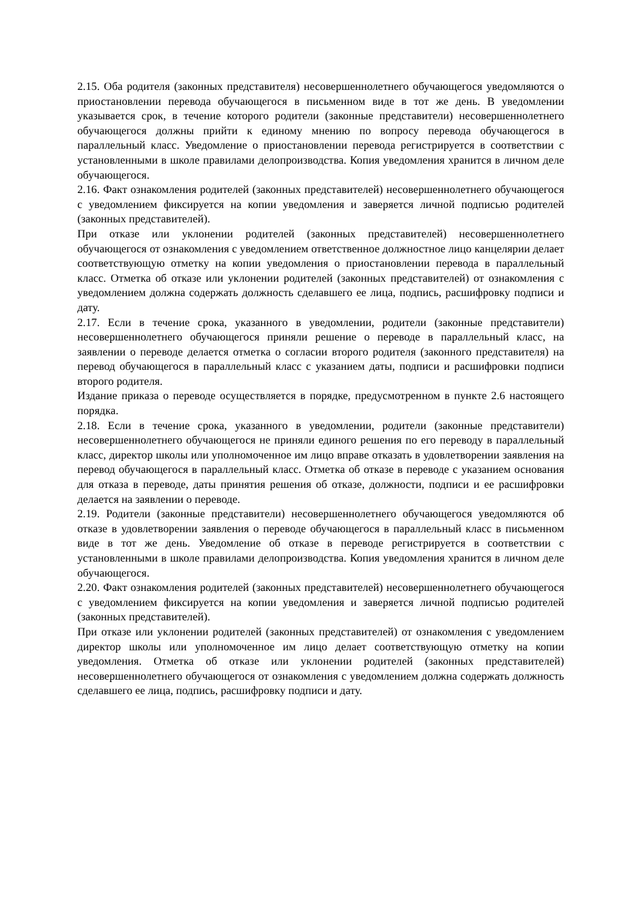2.15. Оба родителя (законных представителя) несовершеннолетнего обучающегося уведомляются о приостановлении перевода обучающегося в письменном виде в тот же день. В уведомлении указывается срок, в течение которого родители (законные представители) несовершеннолетнего обучающегося должны прийти к единому мнению по вопросу перевода обучающегося в параллельный класс. Уведомление о приостановлении перевода регистрируется в соответствии с установленными в школе правилами делопроизводства. Копия уведомления хранится в личном деле обучающегося.
2.16. Факт ознакомления родителей (законных представителей) несовершеннолетнего обучающегося с уведомлением фиксируется на копии уведомления и заверяется личной подписью родителей (законных представителей).
При отказе или уклонении родителей (законных представителей) несовершеннолетнего обучающегося от ознакомления с уведомлением ответственное должностное лицо канцелярии делает соответствующую отметку на копии уведомления о приостановлении перевода в параллельный класс. Отметка об отказе или уклонении родителей (законных представителей) от ознакомления с уведомлением должна содержать должность сделавшего ее лица, подпись, расшифровку подписи и дату.
2.17. Если в течение срока, указанного в уведомлении, родители (законные представители) несовершеннолетнего обучающегося приняли решение о переводе в параллельный класс, на заявлении о переводе делается отметка о согласии второго родителя (законного представителя) на перевод обучающегося в параллельный класс с указанием даты, подписи и расшифровки подписи второго родителя.
Издание приказа о переводе осуществляется в порядке, предусмотренном в пункте 2.6 настоящего порядка.
2.18. Если в течение срока, указанного в уведомлении, родители (законные представители) несовершеннолетнего обучающегося не приняли единого решения по его переводу в параллельный класс, директор школы или уполномоченное им лицо вправе отказать в удовлетворении заявления на перевод обучающегося в параллельный класс. Отметка об отказе в переводе с указанием основания для отказа в переводе, даты принятия решения об отказе, должности, подписи и ее расшифровки делается на заявлении о переводе.
2.19. Родители (законные представители) несовершеннолетнего обучающегося уведомляются об отказе в удовлетворении заявления о переводе обучающегося в параллельный класс в письменном виде в тот же день. Уведомление об отказе в переводе регистрируется в соответствии с установленными в школе правилами делопроизводства. Копия уведомления хранится в личном деле обучающегося.
2.20. Факт ознакомления родителей (законных представителей) несовершеннолетнего обучающегося с уведомлением фиксируется на копии уведомления и заверяется личной подписью родителей (законных представителей).
При отказе или уклонении родителей (законных представителей) от ознакомления с уведомлением директор школы или уполномоченное им лицо делает соответствующую отметку на копии уведомления. Отметка об отказе или уклонении родителей (законных представителей) несовершеннолетнего обучающегося от ознакомления с уведомлением должна содержать должность сделавшего ее лица, подпись, расшифровку подписи и дату.